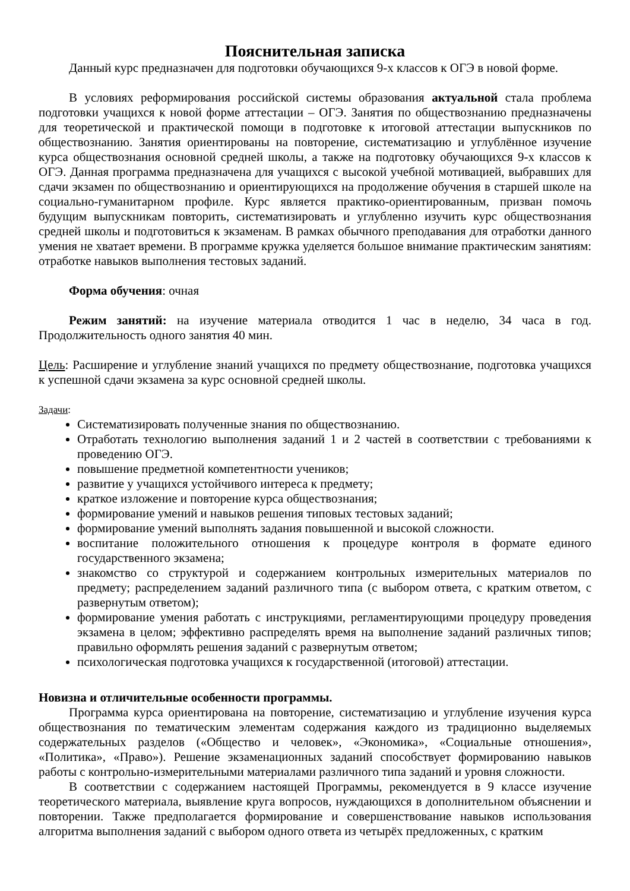Пояснительная записка
Данный курс предназначен для подготовки обучающихся 9-х классов к ОГЭ в новой форме.
В условиях реформирования российской системы образования актуальной стала проблема подготовки учащихся к новой форме аттестации – ОГЭ. Занятия по обществознанию предназначены для теоретической и практической помощи в подготовке к итоговой аттестации выпускников по обществознанию. Занятия ориентированы на повторение, систематизацию и углублённое изучение курса обществознания основной средней школы, а также на подготовку обучающихся 9-х классов к ОГЭ. Данная программа предназначена для учащихся с высокой учебной мотивацией, выбравших для сдачи экзамен по обществознанию и ориентирующихся на продолжение обучения в старшей школе на социально-гуманитарном профиле. Курс является практико-ориентированным, призван помочь будущим выпускникам повторить, систематизировать и углубленно изучить курс обществознания средней школы и подготовиться к экзаменам. В рамках обычного преподавания для отработки данного умения не хватает времени. В программе кружка уделяется большое внимание практическим занятиям: отработке навыков выполнения тестовых заданий.
Форма обучения: очная
Режим занятий: на изучение материала отводится 1 час в неделю, 34 часа в год. Продолжительность одного занятия 40 мин.
Цель: Расширение и углубление знаний учащихся по предмету обществознание, подготовка учащихся к успешной сдачи экзамена за курс основной средней школы.
Задачи:
Систематизировать полученные знания по обществознанию.
Отработать технологию выполнения заданий 1 и 2 частей в соответствии с требованиями к проведению ОГЭ.
повышение предметной компетентности учеников;
развитие у учащихся устойчивого интереса к предмету;
краткое изложение и повторение курса обществознания;
формирование умений и навыков решения типовых тестовых заданий;
формирование умений выполнять задания повышенной и высокой сложности.
воспитание положительного отношения к процедуре контроля в формате единого государственного экзамена;
знакомство со структурой и содержанием контрольных измерительных материалов по предмету; распределением заданий различного типа (с выбором ответа, с кратким ответом, с развернутым ответом);
формирование умения работать с инструкциями, регламентирующими процедуру проведения экзамена в целом; эффективно распределять время на выполнение заданий различных типов; правильно оформлять решения заданий с развернутым ответом;
психологическая подготовка учащихся к государственной (итоговой) аттестации.
Новизна и отличительные особенности программы.
Программа курса ориентирована на повторение, систематизацию и углубление изучения курса обществознания по тематическим элементам содержания каждого из традиционно выделяемых содержательных разделов («Общество и человек», «Экономика», «Социальные отношения», «Политика», «Право»). Решение экзаменационных заданий способствует формированию навыков работы с контрольно-измерительными материалами различного типа заданий и уровня сложности.
В соответствии с содержанием настоящей Программы, рекомендуется в 9 классе изучение теоретического материала, выявление круга вопросов, нуждающихся в дополнительном объяснении и повторении. Также предполагается формирование и совершенствование навыков использования алгоритма выполнения заданий с выбором одного ответа из четырёх предложенных, с кратким